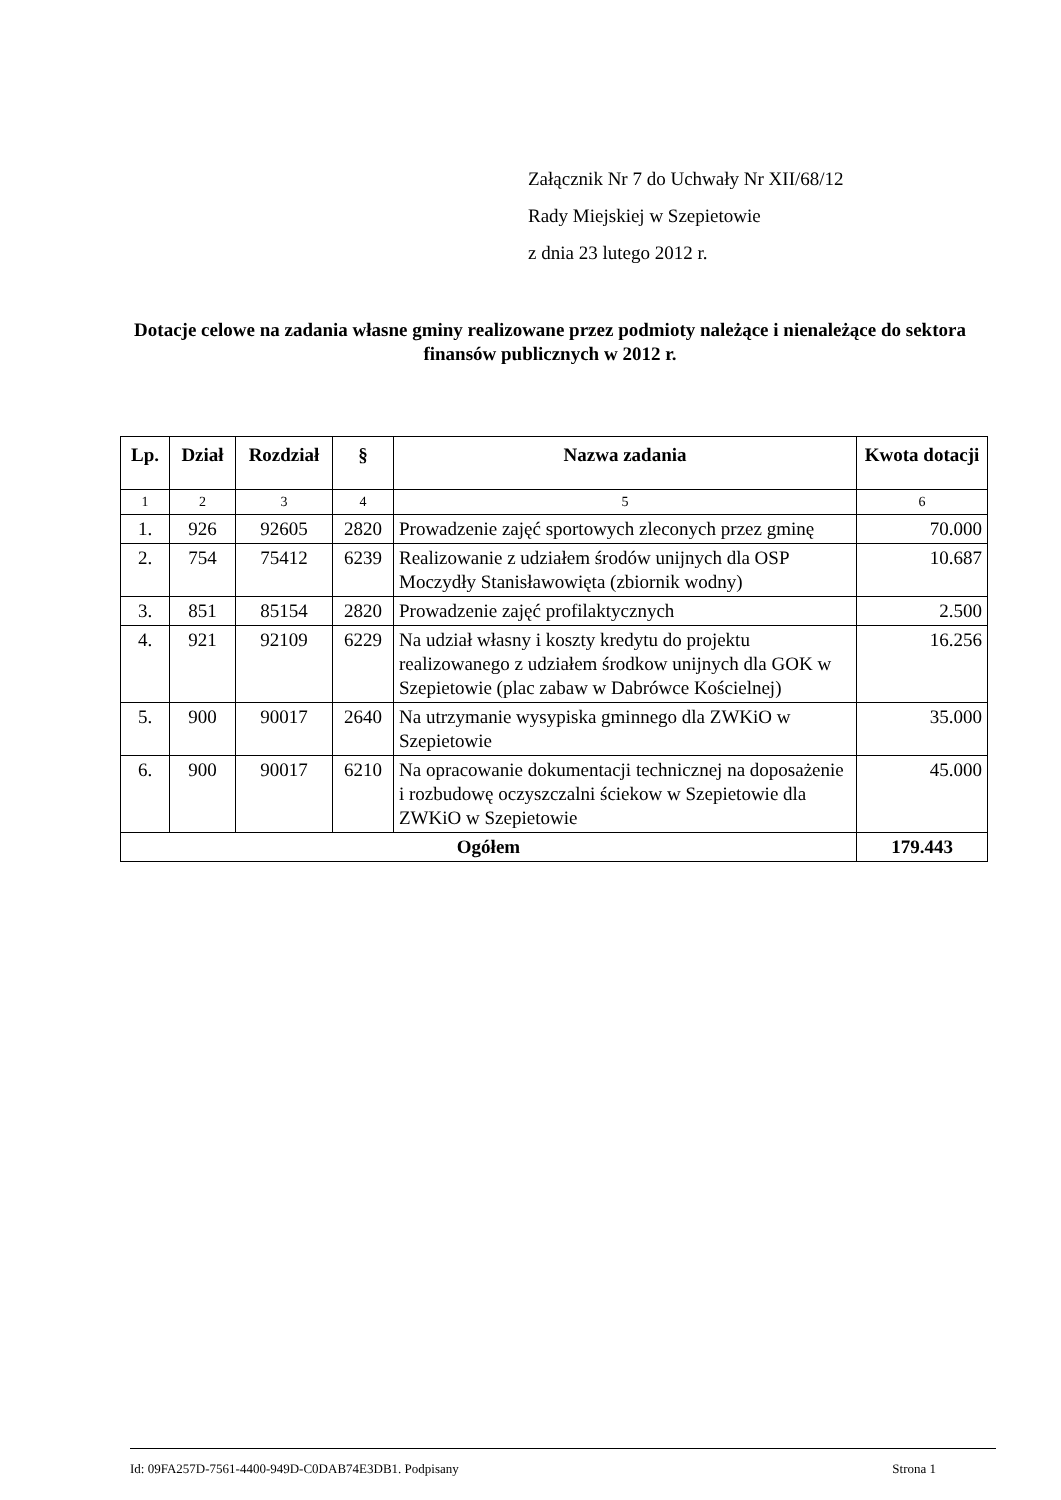Załącznik Nr 7 do Uchwały Nr XII/68/12
Rady Miejskiej w Szepietowie
z dnia 23 lutego 2012 r.
Dotacje celowe na zadania własne gminy realizowane przez podmioty należące i nienależące do sektora finansów publicznych w 2012 r.
| Lp. | Dział | Rozdział | § | Nazwa zadania | Kwota dotacji |
| --- | --- | --- | --- | --- | --- |
| 1 | 2 | 3 | 4 | 5 | 6 |
| 1. | 926 | 92605 | 2820 | Prowadzenie zajęć sportowych zleconych przez gminę | 70.000 |
| 2. | 754 | 75412 | 6239 | Realizowanie z udziałem środów unijnych dla OSP Moczydły Stanisławowięta (zbiornik wodny) | 10.687 |
| 3. | 851 | 85154 | 2820 | Prowadzenie zajęć profilaktycznych | 2.500 |
| 4. | 921 | 92109 | 6229 | Na udział własny i koszty kredytu do projektu realizowanego z udziałem środkow unijnych dla GOK w Szepietowie (plac zabaw w Dabrówce Kościelnej) | 16.256 |
| 5. | 900 | 90017 | 2640 | Na utrzymanie wysypiska gminnego dla ZWKiO w Szepietowie | 35.000 |
| 6. | 900 | 90017 | 6210 | Na opracowanie dokumentacji technicznej na doposażenie i rozbudowę oczyszczalni ściekow w Szepietowie dla ZWKiO w Szepietowie | 45.000 |
| Ogółem | | | | | 179.443 |
Id: 09FA257D-7561-4400-949D-C0DAB74E3DB1. Podpisany Strona 1